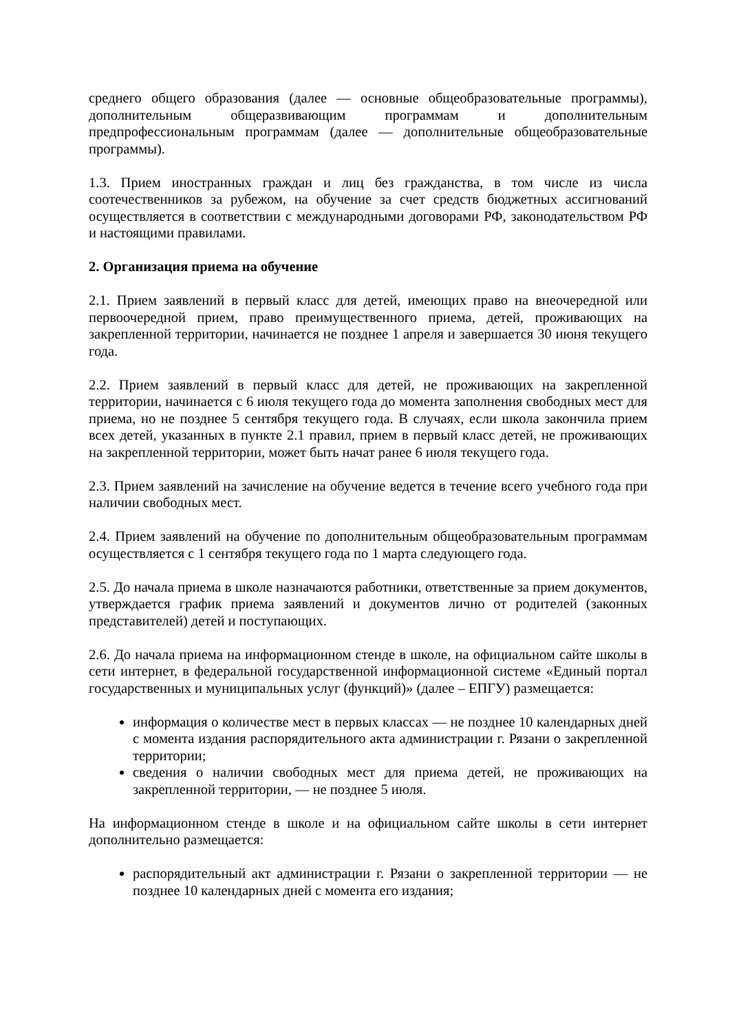среднего общего образования (далее — основные общеобразовательные программы), дополнительным общеразвивающим программам и дополнительным предпрофессиональным программам (далее — дополнительные общеобразовательные программы).
1.3. Прием иностранных граждан и лиц без гражданства, в том числе из числа соотечественников за рубежом, на обучение за счет средств бюджетных ассигнований осуществляется в соответствии с международными договорами РФ, законодательством РФ и настоящими правилами.
2. Организация приема на обучение
2.1. Прием заявлений в первый класс для детей, имеющих право на внеочередной или первоочередной прием, право преимущественного приема, детей, проживающих на закрепленной территории, начинается не позднее 1 апреля и завершается 30 июня текущего года.
2.2. Прием заявлений в первый класс для детей, не проживающих на закрепленной территории, начинается с 6 июля текущего года до момента заполнения свободных мест для приема, но не позднее 5 сентября текущего года. В случаях, если школа закончила прием всех детей, указанных в пункте 2.1 правил, прием в первый класс детей, не проживающих на закрепленной территории, может быть начат ранее 6 июля текущего года.
2.3. Прием заявлений на зачисление на обучение ведется в течение всего учебного года при наличии свободных мест.
2.4. Прием заявлений на обучение по дополнительным общеобразовательным программам осуществляется с 1 сентября текущего года по 1 марта следующего года.
2.5. До начала приема в школе назначаются работники, ответственные за прием документов, утверждается график приема заявлений и документов лично от родителей (законных представителей) детей и поступающих.
2.6. До начала приема на информационном стенде в школе, на официальном сайте школы в сети интернет, в федеральной государственной информационной системе «Единый портал государственных и муниципальных услуг (функций)» (далее – ЕПГУ) размещается:
информация о количестве мест в первых классах — не позднее 10 календарных дней с момента издания распорядительного акта администрации г. Рязани о закрепленной территории;
сведения о наличии свободных мест для приема детей, не проживающих на закрепленной территории, — не позднее 5 июля.
На информационном стенде в школе и на официальном сайте школы в сети интернет дополнительно размещается:
распорядительный акт администрации г. Рязани о закрепленной территории — не позднее 10 календарных дней с момента его издания;